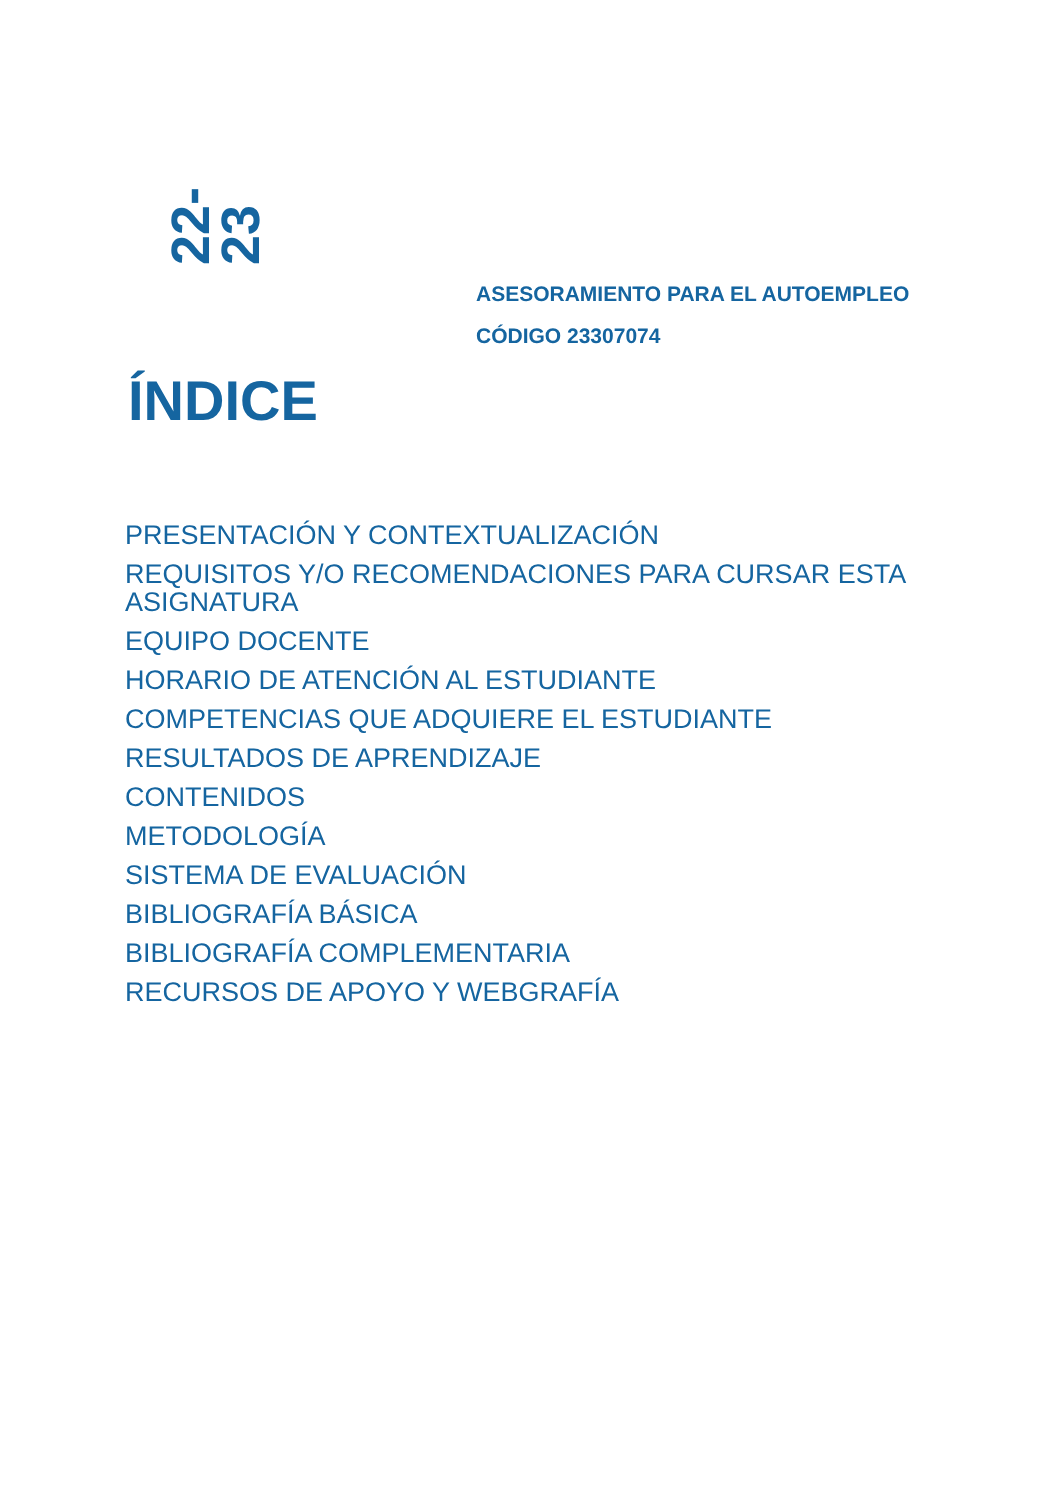22-23
ASESORAMIENTO PARA EL AUTOEMPLEO
CÓDIGO 23307074
ÍNDICE
PRESENTACIÓN Y CONTEXTUALIZACIÓN
REQUISITOS Y/O RECOMENDACIONES PARA CURSAR ESTA ASIGNATURA
EQUIPO DOCENTE
HORARIO DE ATENCIÓN AL ESTUDIANTE
COMPETENCIAS QUE ADQUIERE EL ESTUDIANTE
RESULTADOS DE APRENDIZAJE
CONTENIDOS
METODOLOGÍA
SISTEMA DE EVALUACIÓN
BIBLIOGRAFÍA BÁSICA
BIBLIOGRAFÍA COMPLEMENTARIA
RECURSOS DE APOYO Y WEBGRAFÍA